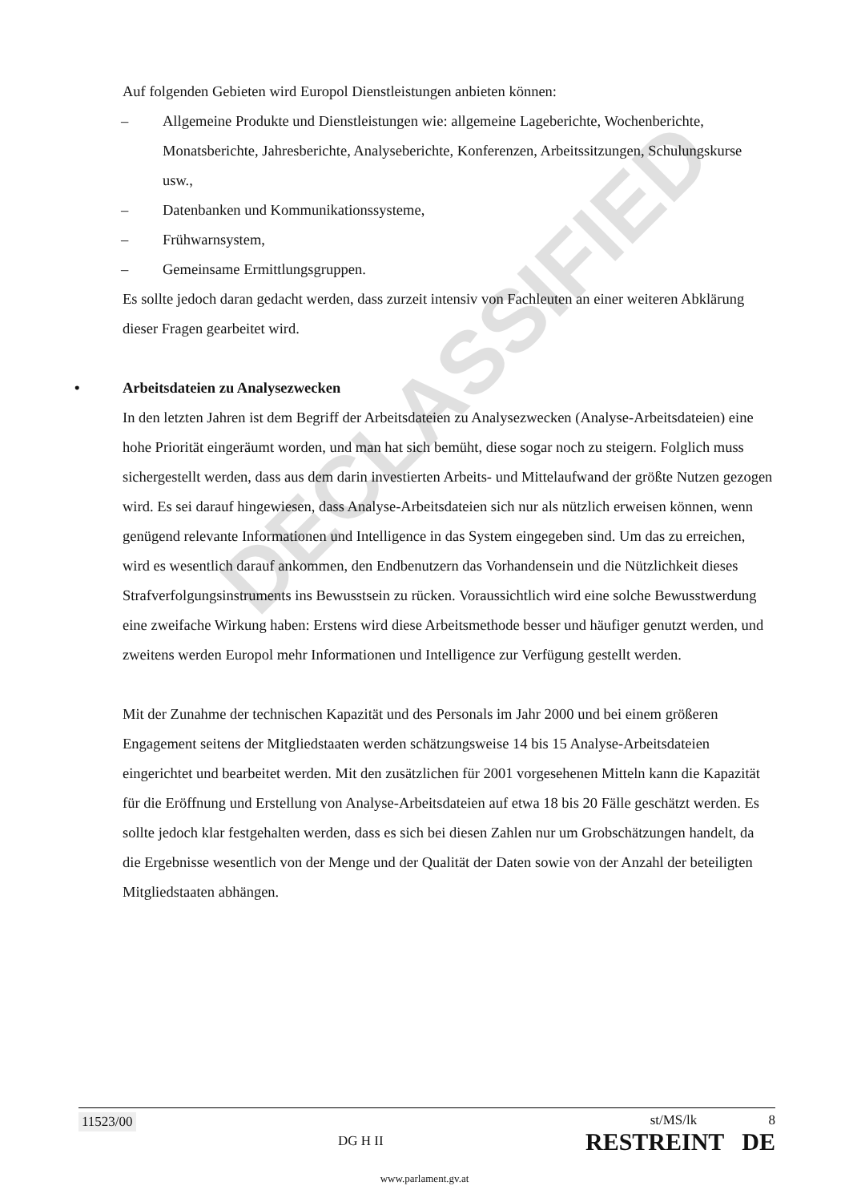DECLASSIFIED
Auf folgenden Gebieten wird Europol Dienstleistungen anbieten können:
– Allgemeine Produkte und Dienstleistungen wie: allgemeine Lageberichte, Wochenberichte, Monatsberichte, Jahresberichte, Analyseberichte, Konferenzen, Arbeitssitzungen, Schulungskurse usw.,
– Datenbanken und Kommunikationssysteme,
– Frühwarnsystem,
– Gemeinsame Ermittlungsgruppen.
Es sollte jedoch daran gedacht werden, dass zurzeit intensiv von Fachleuten an einer weiteren Abklärung dieser Fragen gearbeitet wird.
• Arbeitsdateien zu Analysezwecken
In den letzten Jahren ist dem Begriff der Arbeitsdateien zu Analysezwecken (Analyse-Arbeitsdateien) eine hohe Priorität eingeräumt worden, und man hat sich bemüht, diese sogar noch zu steigern. Folglich muss sichergestellt werden, dass aus dem darin investierten Arbeits- und Mittelaufwand der größte Nutzen gezogen wird. Es sei darauf hingewiesen, dass Analyse-Arbeitsdateien sich nur als nützlich erweisen können, wenn genügend relevante Informationen und Intelligence in das System eingegeben sind. Um das zu erreichen, wird es wesentlich darauf ankommen, den Endbenutzern das Vorhandensein und die Nützlichkeit dieses Strafverfolgungsinstruments ins Bewusstsein zu rücken. Voraussichtlich wird eine solche Bewusstwerdung eine zweifache Wirkung haben: Erstens wird diese Arbeitsmethode besser und häufiger genutzt werden, und zweitens werden Europol mehr Informationen und Intelligence zur Verfügung gestellt werden.
Mit der Zunahme der technischen Kapazität und des Personals im Jahr 2000 und bei einem größeren Engagement seitens der Mitgliedstaaten werden schätzungsweise 14 bis 15 Analyse-Arbeitsdateien eingerichtet und bearbeitet werden. Mit den zusätzlichen für 2001 vorgesehenen Mitteln kann die Kapazität für die Eröffnung und Erstellung von Analyse-Arbeitsdateien auf etwa 18 bis 20 Fälle geschätzt werden. Es sollte jedoch klar festgehalten werden, dass es sich bei diesen Zahlen nur um Grobschätzungen handelt, da die Ergebnisse wesentlich von der Menge und der Qualität der Daten sowie von der Anzahl der beteiligten Mitgliedstaaten abhängen.
11523/00 DG H II
st/MS/lk 8
RESTREINT DE
www.parlament.gv.at